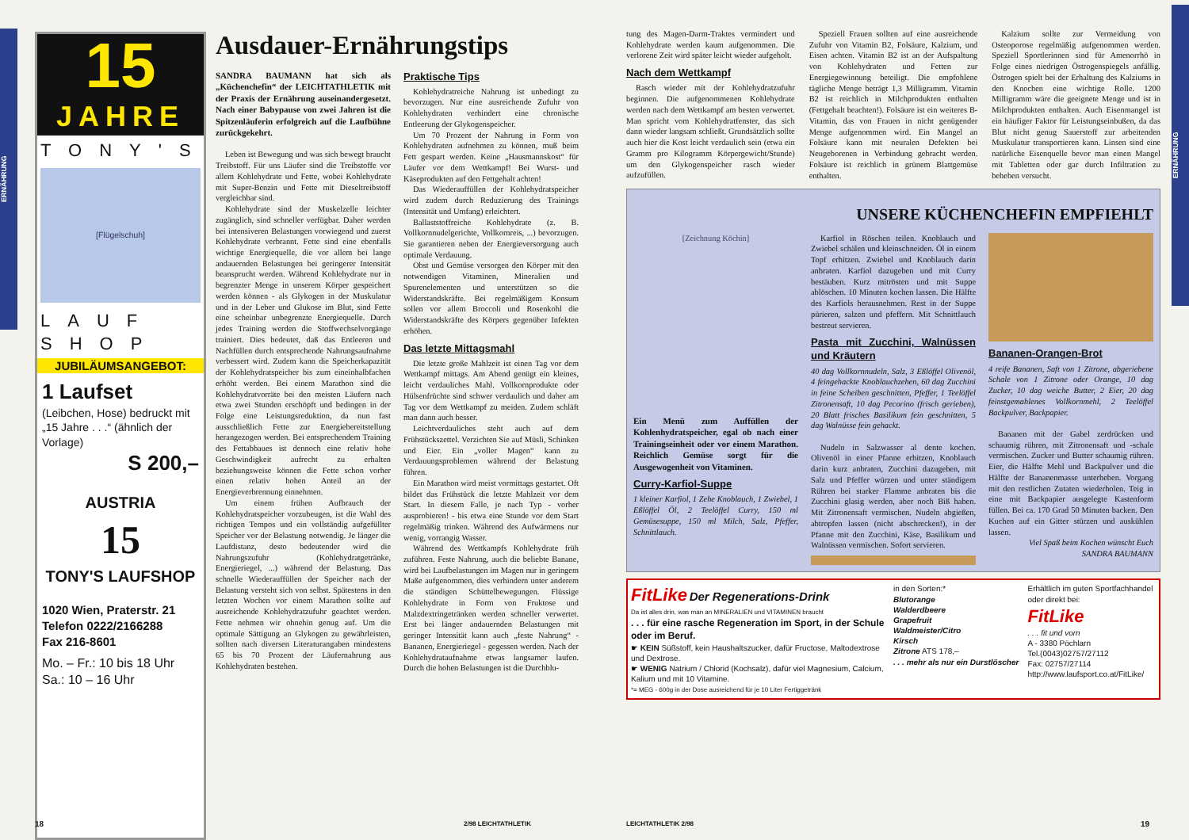ERNÄHRUNG
15
JAHRE
TONY'S
[Flügelschuh]
LAUF SHOP
JUBILÄUMSANGEBOT:
1 Laufset
(Leibchen, Hose) bedruckt mit „15 Jahre . . .“ (ähnlich der Vorlage)
S 200,–
AUSTRIA
15
TONY'S LAUFSHOP
1020 Wien, Praterstr. 21
Telefon 0222/2166288
Fax 216-8601
Mo. – Fr.: 10 bis 18 Uhr
Sa.: 10 – 16 Uhr
Ausdauer-Ernährungstips
SANDRA BAUMANN hat sich als „Küchenchefin“ der LEICHTATHLETIK mit der Praxis der Ernährung auseinandergesetzt. Nach einer Babypause von zwei Jahren ist die Spitzenläuferin erfolgreich auf die Laufbühne zurückgekehrt.
Leben ist Bewegung und was sich bewegt braucht Treibstoff. Für uns Läufer sind die Treibstoffe vor allem Kohlehydrate und Fette, wobei Kohlehydrate mit Super-Benzin und Fette mit Dieseltreibstoff vergleichbar sind.
Kohlehydrate sind der Muskelzelle leichter zugänglich, sind schneller verfügbar. Daher werden bei intensiveren Belastungen vorwiegend und zuerst Kohlehydrate verbrannt. Fette sind eine ebenfalls wichtige Energiequelle, die vor allem bei lange andauernden Belastungen bei geringerer Intensität beansprucht werden. Während Kohlehydrate nur in begrenzter Menge in unserem Körper gespeichert werden können - als Glykogen in der Muskulatur und in der Leber und Glukose im Blut, sind Fette eine scheinbar unbegrenzte Energiequelle. Durch jedes Training werden die Stoffwechselvorgänge trainiert. Dies bedeutet, daß das Entleeren und Nachfüllen durch entsprechende Nahrungsaufnahme verbessert wird. Zudem kann die Speicherkapazität der Kohlehydratspeicher bis zum eineinhalbfachen erhöht werden. Bei einem Marathon sind die Kohlehydratvorräte bei den meisten Läufern nach etwa zwei Stunden erschöpft und bedingen in der Folge eine Leistungsreduktion, da nun fast ausschließlich Fette zur Energiebereitstellung herangezogen werden. Bei entsprechendem Training des Fettabbaues ist dennoch eine relativ hohe Geschwindigkeit aufrecht zu erhalten beziehungsweise können die Fette schon vorher einen relativ hohen Anteil an der Energieverbrennung einnehmen.
Um einem frühen Aufbrauch der Kohlehydratspeicher vorzubeugen, ist die Wahl des richtigen Tempos und ein vollständig aufgefüllter Speicher vor der Belastung notwendig. Je länger die Laufdistanz, desto bedeutender wird die Nahrungszufuhr (Kohlehydratgetränke, Energieriegel, ...) während der Belastung. Das schnelle Wiederauffüllen der Speicher nach der Belastung versteht sich von selbst. Spätestens in den letzten Wochen vor einem Marathon sollte auf ausreichende Kohlehydratzufuhr geachtet werden. Fette nehmen wir ohnehin genug auf. Um die optimale Sättigung an Glykogen zu gewährleisten, sollten nach diversen Literaturangaben mindestens 65 bis 70 Prozent der Läufernahrung aus Kohlehydraten bestehen.
Praktische Tips
Kohlehydratreiche Nahrung ist unbedingt zu bevorzugen. Nur eine ausreichende Zufuhr von Kohlehydraten verhindert eine chronische Entleerung der Glykogenspeicher.
Um 70 Prozent der Nahrung in Form von Kohlehydraten aufnehmen zu können, muß beim Fett gespart werden. Keine „Hausmannskost“ für Läufer vor dem Wettkampf! Bei Wurst- und Käseprodukten auf den Fettgehalt achten!
Das Wiederauffüllen der Kohlehydratspeicher wird zudem durch Reduzierung des Trainings (Intensität und Umfang) erleichtert.
Ballaststoffreiche Kohlehydrate (z. B. Vollkornnudelgerichte, Vollkornreis, ...) bevorzugen. Sie garantieren neben der Energieversorgung auch optimale Verdauung.
Obst und Gemüse versorgen den Körper mit den notwendigen Vitaminen, Mineralien und Spurenelementen und unterstützen so die Widerstandskräfte. Bei regelmäßigem Konsum sollen vor allem Broccoli und Rosenkohl die Widerstandskräfte des Körpers gegenüber Infekten erhöhen.
Das letzte Mittagsmahl
Die letzte große Mahlzeit ist einen Tag vor dem Wettkampf mittags. Am Abend genügt ein kleines, leicht verdauliches Mahl. Vollkornprodukte oder Hülsenfrüchte sind schwer verdaulich und daher am Tag vor dem Wettkampf zu meiden. Zudem schläft man dann auch besser.
Leichtverdauliches steht auch auf dem Frühstückszettel. Verzichten Sie auf Müsli, Schinken und Eier. Ein „voller Magen“ kann zu Verdauungsproblemen während der Belastung führen.
Ein Marathon wird meist vormittags gestartet. Oft bildet das Frühstück die letzte Mahlzeit vor dem Start. In diesem Falle, je nach Typ - vorher ausprobieren! - bis etwa eine Stunde vor dem Start regelmäßig trinken. Während des Aufwärmens nur wenig, vorrangig Wasser.
Während des Wettkampfs Kohlehydrate früh zuführen. Feste Nahrung, auch die beliebte Banane, wird bei Laufbelastungen im Magen nur in geringem Maße aufgenommen, dies verhindern unter anderem die ständigen Schüttelbewegungen. Flüssige Kohlehydrate in Form von Fruktose und Malzdextringetränken werden schneller verwertet. Erst bei länger andauernden Belastungen mit geringer Intensität kann auch „feste Nahrung“ - Bananen, Energieriegel - gegessen werden. Nach der Kohlehydrataufnahme etwas langsamer laufen. Durch die hohen Belastungen ist die Durchblu-
18 2/98 LEICHTATHLETIK
tung des Magen-Darm-Traktes vermindert und Kohlehydrate werden kaum aufgenommen. Die verlorene Zeit wird später leicht wieder aufgeholt.
Nach dem Wettkampf
Rasch wieder mit der Kohlehydratzufuhr beginnen. Die aufgenommenen Kohlehydrate werden nach dem Wettkampf am besten verwertet. Man spricht vom Kohlehydratfenster, das sich dann wieder langsam schließt. Grundsätzlich sollte auch hier die Kost leicht verdaulich sein (etwa ein Gramm pro Kilogramm Körpergewicht/Stunde) um den Glykogenspeicher rasch wieder aufzufüllen.
Speziell Frauen sollten auf eine ausreichende Zufuhr von Vitamin B2, Folsäure, Kalzium, und Eisen achten. Vitamin B2 ist an der Aufspaltung von Kohlehydraten und Fetten zur Energiegewinnung beteiligt. Die empfohlene tägliche Menge beträgt 1,3 Milligramm. Vitamin B2 ist reichlich in Milchprodukten enthalten (Fettgehalt beachten!). Folsäure ist ein weiteres B-Vitamin, das von Frauen in nicht genügender Menge aufgenommen wird. Ein Mangel an Folsäure kann mit neuralen Defekten bei Neugeborenen in Verbindung gebracht werden. Folsäure ist reichlich in grünem Blattgemüse enthalten.
Kalzium sollte zur Vermeidung von Osteoporose regelmäßig aufgenommen werden. Speziell Sportlerinnen sind für Amenorrhö in Folge eines niedrigen Östrogenspiegels anfällig. Östrogen spielt bei der Erhaltung des Kalziums in den Knochen eine wichtige Rolle. 1200 Milligramm wäre die geeignete Menge und ist in Milchprodukten enthalten. Auch Eisenmangel ist ein häufiger Faktor für Leistungseinbußen, da das Blut nicht genug Sauerstoff zur arbeitenden Muskulatur transportieren kann. Linsen sind eine natürliche Eisenquelle bevor man einen Mangel mit Tabletten oder gar durch Infiltration zu beheben versucht.
UNSERE KÜCHENCHEFIN EMPFIEHLT
[Zeichnung Köchin]
Ein Menü zum Auffüllen der Kohlenhydratspeicher, egal ob nach einer Trainingseinheit oder vor einem Marathon. Reichlich Gemüse sorgt für die Ausgewogenheit von Vitaminen.
Curry-Karfiol-Suppe
1 kleiner Karfiol, 1 Zehe Knoblauch, 1 Zwiebel, 1 Eßlöffel Öl, 2 Teelöffel Curry, 150 ml Gemüsesuppe, 150 ml Milch, Salz, Pfeffer, Schnittlauch.
Karfiol in Röschen teilen. Knoblauch und Zwiebel schälen und kleinschneiden. Öl in einem Topf erhitzen. Zwiebel und Knoblauch darin anbraten. Karfiol dazugeben und mit Curry bestäuben. Kurz mitrösten und mit Suppe ablöschen. 10 Minuten kochen lassen. Die Hälfte des Karfiols herausnehmen. Rest in der Suppe pürieren, salzen und pfeffern. Mit Schnittlauch bestreut servieren.
Pasta mit Zucchini, Walnüssen und Kräutern
40 dag Vollkornnudeln, Salz, 3 Eßlöffel Olivenöl, 4 feingehackte Knoblauchzehen, 60 dag Zucchini in feine Scheiben geschnitten, Pfeffer, 1 Teelöffel Zitronensaft, 10 dag Pecorino (frisch gerieben), 20 Blatt frisches Basilikum fein geschnitten, 5 dag Walnüsse fein gehackt.
Nudeln in Salzwasser al dente kochen. Olivenöl in einer Pfanne erhitzen, Knoblauch darin kurz anbraten, Zucchini dazugeben, mit Salz und Pfeffer würzen und unter ständigem Rühren bei starker Flamme anbraten bis die Zucchini glasig werden, aber noch Biß haben. Mit Zitronensaft vermischen. Nudeln abgießen, abtropfen lassen (nicht abschrecken!), in der Pfanne mit den Zucchini, Käse, Basilikum und Walnüssen vermischen. Sofort servieren.
Bananen-Orangen-Brot
4 reife Bananen, Saft von 1 Zitrone, abgeriebene Schale von 1 Zitrone oder Orange, 10 dag Zucker, 10 dag weiche Butter, 2 Eier, 20 dag feinstgemahlenes Vollkornmehl, 2 Teelöffel Backpulver, Backpapier.
Bananen mit der Gabel zerdrücken und schaumig rühren, mit Zitronensaft und -schale vermischen. Zucker und Butter schaumig rühren. Eier, die Hälfte Mehl und Backpulver und die Hälfte der Bananenmasse unterheben. Vorgang mit den restlichen Zutaten wiederholen. Teig in eine mit Backpapier ausgelegte Kastenform füllen. Bei ca. 170 Grad 50 Minuten backen. Den Kuchen auf ein Gitter stürzen und auskühlen lassen.
Viel Spaß beim Kochen wünscht Euch
SANDRA BAUMANN
FitLike Der Regenerations-Drink
Da ist alles drin, was man an MINERALIEN und VITAMINEN braucht
. . . für eine rasche Regeneration im Sport, in der Schule oder im Beruf.
☛ KEIN Süßstoff, kein Haushaltszucker, dafür Fructose, Maltodextrose und Dextrose.
☛ WENIG Natrium / Chlorid (Kochsalz), dafür viel Magnesium, Calcium, Kalium und mit 10 Vitamine.
*= MEG - 600g in der Dose ausreichend für je 10 Liter Fertiggetränk
in den Sorten:*
Blutorange
Walderdbeere
Grapefruit
Waldmeister/Citro
Kirsch
Zitrone ATS 178,–
. . . mehr als nur ein Durstlöscher
Erhältlich im guten Sportfachhandel oder direkt bei:
FitLike
. . . fit und vorn
A - 3380 Pöchlarn
Tel.(0043)02757/27112
Fax: 02757/27114
http://www.laufsport.co.at/FitLike/
ERNÄHRUNG
LEICHTATHLETIK 2/98 19